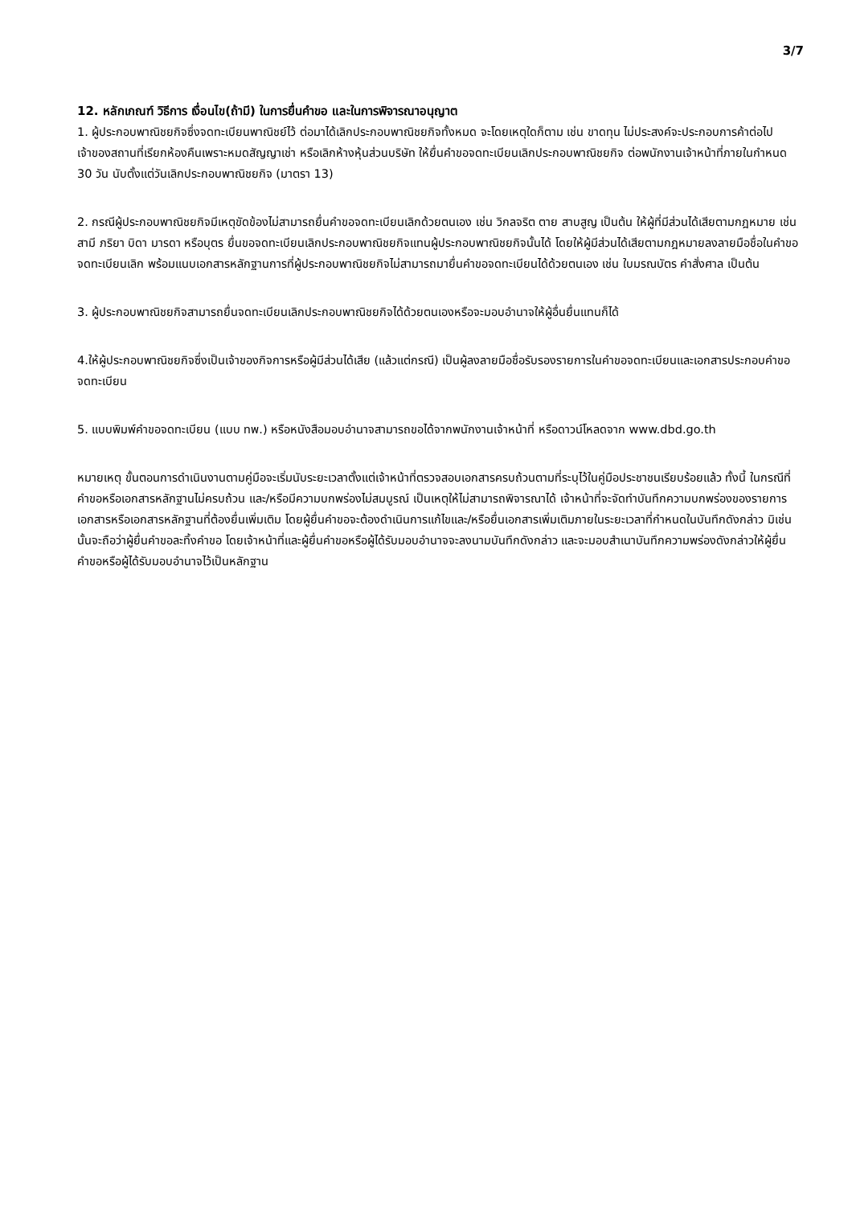3/7
12. หลักเกณฑ์ วิธีการ เงื่อนไข(ถ้ามี) ในการยื่นคำขอ และในการพิจารณาอนุญาต
1. ผู้ประกอบพาณิชยกิจซึ่งจดทะเบียนพาณิชย์ไว้ ต่อมาได้เลิกประกอบพาณิชยกิจทั้งหมด จะโดยเหตุใดก็ตาม เช่น ขาดทุน ไม่ประสงค์จะประกอบการค้าต่อไป เจ้าของสถานที่เรียกห้องคืนเพราะหมดสัญญาเช่า หรือเลิกห้างหุ้นส่วนบริษัท ให้ยื่นคำขอจดทะเบียนเลิกประกอบพาณิชยกิจ ต่อพนักงานเจ้าหน้าที่ภายในกำหนด 30 วัน นับตั้งแต่วันเลิกประกอบพาณิชยกิจ (มาตรา 13)
2. กรณีผู้ประกอบพาณิชยกิจมีเหตุขัดข้องไม่สามารถยื่นคำขอจดทะเบียนเลิกด้วยตนเอง เช่น วิกลจริต ตาย สาบสูญ เป็นต้น ให้ผู้ที่มีส่วนได้เสียตามกฎหมาย เช่น สามี ภริยา บิดา มารดา หรือบุตร ยื่นขอจดทะเบียนเลิกประกอบพาณิชยกิจแทนผู้ประกอบพาณิชยกิจนั้นได้ โดยให้ผู้มีส่วนได้เสียตามกฎหมายลงลายมือชื่อในคำขอจดทะเบียนเลิก พร้อมแนบเอกสารหลักฐานการที่ผู้ประกอบพาณิชยกิจไม่สามารถมายื่นคำขอจดทะเบียนได้ด้วยตนเอง เช่น ใบมรณบัตร คำสั่งศาล เป็นต้น
3. ผู้ประกอบพาณิชยกิจสามารถยื่นจดทะเบียนเลิกประกอบพาณิชยกิจได้ด้วยตนเองหรือจะมอบอำนาจให้ผู้อื่นยื่นแทนก็ได้
4.ให้ผู้ประกอบพาณิชยกิจซึ่งเป็นเจ้าของกิจการหรือผู้มีส่วนได้เสีย (แล้วแต่กรณี) เป็นผู้ลงลายมือชื่อรับรองรายการในคำขอจดทะเบียนและเอกสารประกอบคำขอจดทะเบียน
5. แบบพิมพ์คำขอจดทะเบียน (แบบ ทพ.) หรือหนังสือมอบอำนาจสามารถขอได้จากพนักงานเจ้าหน้าที่ หรือดาวน์โหลดจาก www.dbd.go.th
หมายเหตุ ขั้นตอนการดำเนินงานตามคู่มือจะเริ่มนับระยะเวลาตั้งแต่เจ้าหน้าที่ตรวจสอบเอกสารครบถ้วนตามที่ระบุไว้ในคู่มือประชาชนเรียบร้อยแล้ว ทั้งนี้ ในกรณีที่คำขอหรือเอกสารหลักฐานไม่ครบถ้วน และ/หรือมีความบกพร่องไม่สมบูรณ์ เป็นเหตุให้ไม่สามารถพิจารณาได้ เจ้าหน้าที่จะจัดทำบันทึกความบกพร่องของรายการเอกสารหรือเอกสารหลักฐานที่ต้องยื่นเพิ่มเติม โดยผู้ยื่นคำขอจะต้องดำเนินการแก้ไขและ/หรือยื่นเอกสารเพิ่มเติมภายในระยะเวลาที่กำหนดในบันทึกดังกล่าว มิเช่นนั้นจะถือว่าผู้ยื่นคำขอละทิ้งคำขอ โดยเจ้าหน้าที่และผู้ยื่นคำขอหรือผู้ได้รับมอบอำนาจจะลงนามบันทึกดังกล่าว และจะมอบสำเนาบันทึกความพร่องดังกล่าวให้ผู้ยื่นคำขอหรือผู้ได้รับมอบอำนาจไว้เป็นหลักฐาน